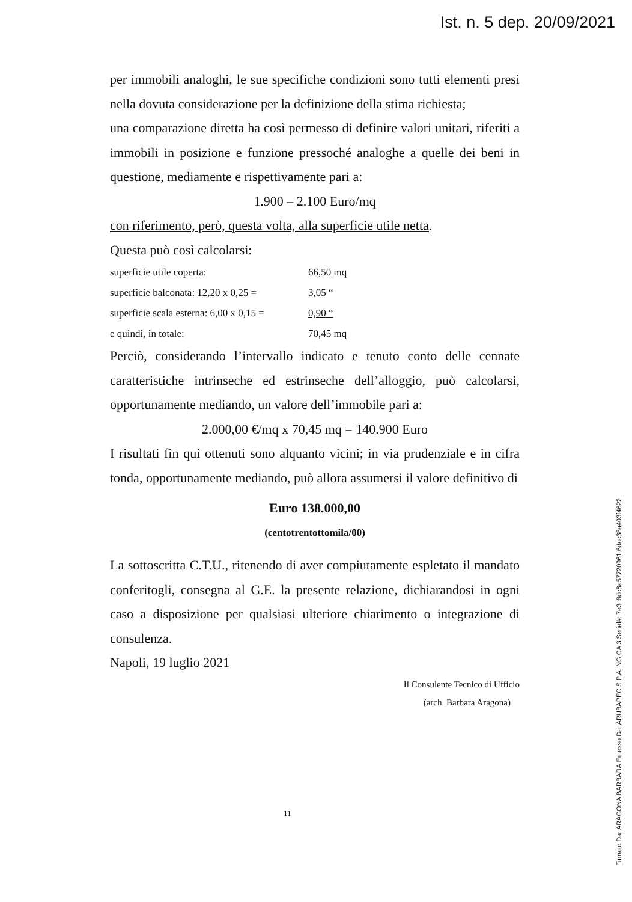Ist. n. 5 dep. 20/09/2021
per immobili analoghi, le sue specifiche condizioni sono tutti elementi presi nella dovuta considerazione per la definizione della stima richiesta;
una comparazione diretta ha così permesso di definire valori unitari, riferiti a immobili in posizione e funzione pressoché analoghe a quelle dei beni in questione, mediamente e rispettivamente pari a:
1.900 – 2.100 Euro/mq
con riferimento, però, questa volta, alla superficie utile netta.
Questa può così calcolarsi:
| superficie utile coperta: | 66,50 mq |
| superficie balconata: 12,20 x 0,25 = | 3,05 “ |
| superficie scala esterna: 6,00 x 0,15 = | 0,90 “ |
| e quindi, in totale: | 70,45 mq |
Perciò, considerando l’intervallo indicato e tenuto conto delle cennate caratteristiche intrinseche ed estrinseche dell’alloggio, può calcolarsi, opportunamente mediando, un valore dell’immobile pari a:
2.000,00 €/mq x 70,45 mq = 140.900 Euro
I risultati fin qui ottenuti sono alquanto vicini; in via prudenziale e in cifra tonda, opportunamente mediando, può allora assumersi il valore definitivo di
Euro 138.000,00
(centotrentottomila/00)
La sottoscritta C.T.U., ritenendo di aver compiutamente espletato il mandato conferitogli, consegna al G.E. la presente relazione, dichiarandosi in ogni caso a disposizione per qualsiasi ulteriore chiarimento o integrazione di consulenza.
Napoli, 19 luglio 2021
Il Consulente Tecnico di Ufficio
(arch. Barbara Aragona)
11
Firmato Da: ARAGONA BARBARA Emesso Da: ARUBAPEC S.P.A. NG CA 3 Serial#: 7e3c8dc8a57720961 6dac38a403f4622